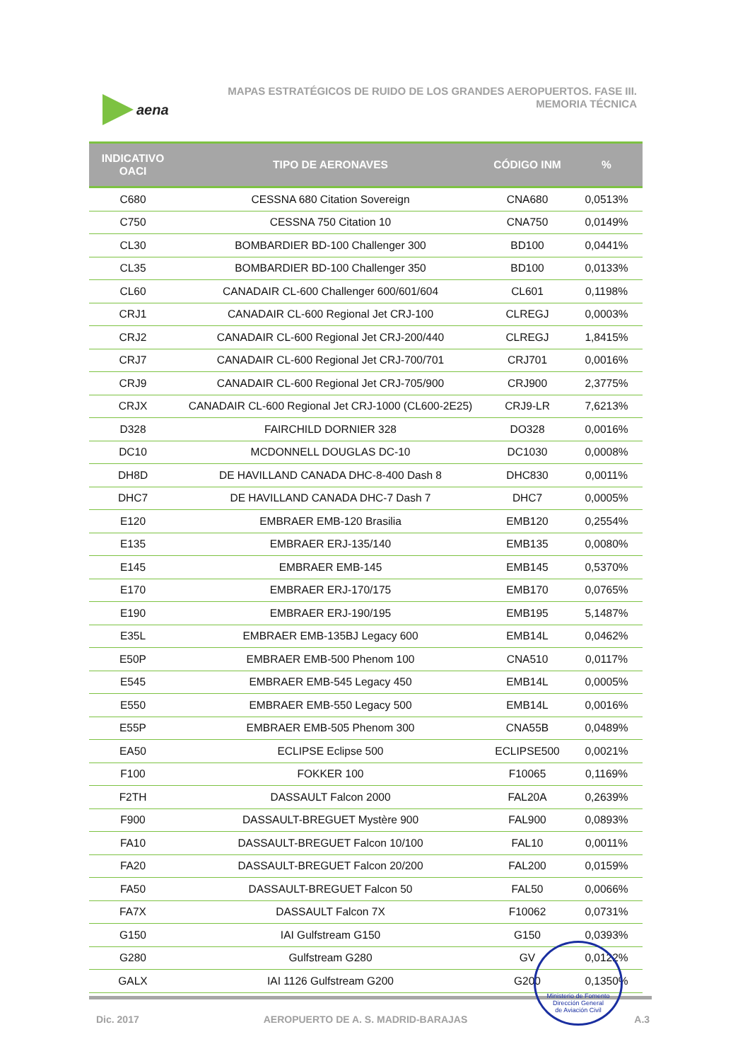aena
MAPAS ESTRATÉGICOS DE RUIDO DE LOS GRANDES AEROPUERTOS. FASE III.
MEMORIA TÉCNICA
| INDICATIVO OACI | TIPO DE AERONAVES | CÓDIGO INM | % |
| --- | --- | --- | --- |
| C680 | CESSNA 680 Citation Sovereign | CNA680 | 0,0513% |
| C750 | CESSNA 750 Citation 10 | CNA750 | 0,0149% |
| CL30 | BOMBARDIER BD-100 Challenger 300 | BD100 | 0,0441% |
| CL35 | BOMBARDIER BD-100 Challenger 350 | BD100 | 0,0133% |
| CL60 | CANADAIR CL-600 Challenger 600/601/604 | CL601 | 0,1198% |
| CRJ1 | CANADAIR CL-600 Regional Jet CRJ-100 | CLREGJ | 0,0003% |
| CRJ2 | CANADAIR CL-600 Regional Jet CRJ-200/440 | CLREGJ | 1,8415% |
| CRJ7 | CANADAIR CL-600 Regional Jet CRJ-700/701 | CRJ701 | 0,0016% |
| CRJ9 | CANADAIR CL-600 Regional Jet CRJ-705/900 | CRJ900 | 2,3775% |
| CRJX | CANADAIR CL-600 Regional Jet CRJ-1000 (CL600-2E25) | CRJ9-LR | 7,6213% |
| D328 | FAIRCHILD DORNIER 328 | DO328 | 0,0016% |
| DC10 | MCDONNELL DOUGLAS DC-10 | DC1030 | 0,0008% |
| DH8D | DE HAVILLAND CANADA DHC-8-400 Dash 8 | DHC830 | 0,0011% |
| DHC7 | DE HAVILLAND CANADA DHC-7 Dash 7 | DHC7 | 0,0005% |
| E120 | EMBRAER EMB-120 Brasilia | EMB120 | 0,2554% |
| E135 | EMBRAER ERJ-135/140 | EMB135 | 0,0080% |
| E145 | EMBRAER EMB-145 | EMB145 | 0,5370% |
| E170 | EMBRAER ERJ-170/175 | EMB170 | 0,0765% |
| E190 | EMBRAER ERJ-190/195 | EMB195 | 5,1487% |
| E35L | EMBRAER EMB-135BJ Legacy 600 | EMB14L | 0,0462% |
| E50P | EMBRAER EMB-500 Phenom 100 | CNA510 | 0,0117% |
| E545 | EMBRAER EMB-545 Legacy 450 | EMB14L | 0,0005% |
| E550 | EMBRAER EMB-550 Legacy 500 | EMB14L | 0,0016% |
| E55P | EMBRAER EMB-505 Phenom 300 | CNA55B | 0,0489% |
| EA50 | ECLIPSE Eclipse 500 | ECLIPSE500 | 0,0021% |
| F100 | FOKKER 100 | F10065 | 0,1169% |
| F2TH | DASSAULT Falcon 2000 | FAL20A | 0,2639% |
| F900 | DASSAULT-BREGUET Mystère 900 | FAL900 | 0,0893% |
| FA10 | DASSAULT-BREGUET Falcon 10/100 | FAL10 | 0,0011% |
| FA20 | DASSAULT-BREGUET Falcon 20/200 | FAL200 | 0,0159% |
| FA50 | DASSAULT-BREGUET Falcon 50 | FAL50 | 0,0066% |
| FA7X | DASSAULT Falcon 7X | F10062 | 0,0731% |
| G150 | IAI Gulfstream G150 | G150 | 0,0393% |
| G280 | Gulfstream G280 | GV | 0,0122% |
| GALX | IAI 1126 Gulfstream G200 | G200 | 0,1350% |
Dic. 2017 AEROPUERTO DE A. S. MADRID-BARAJAS A.3
Ministerio de Fomento
Dirección General
de Aviación Civil